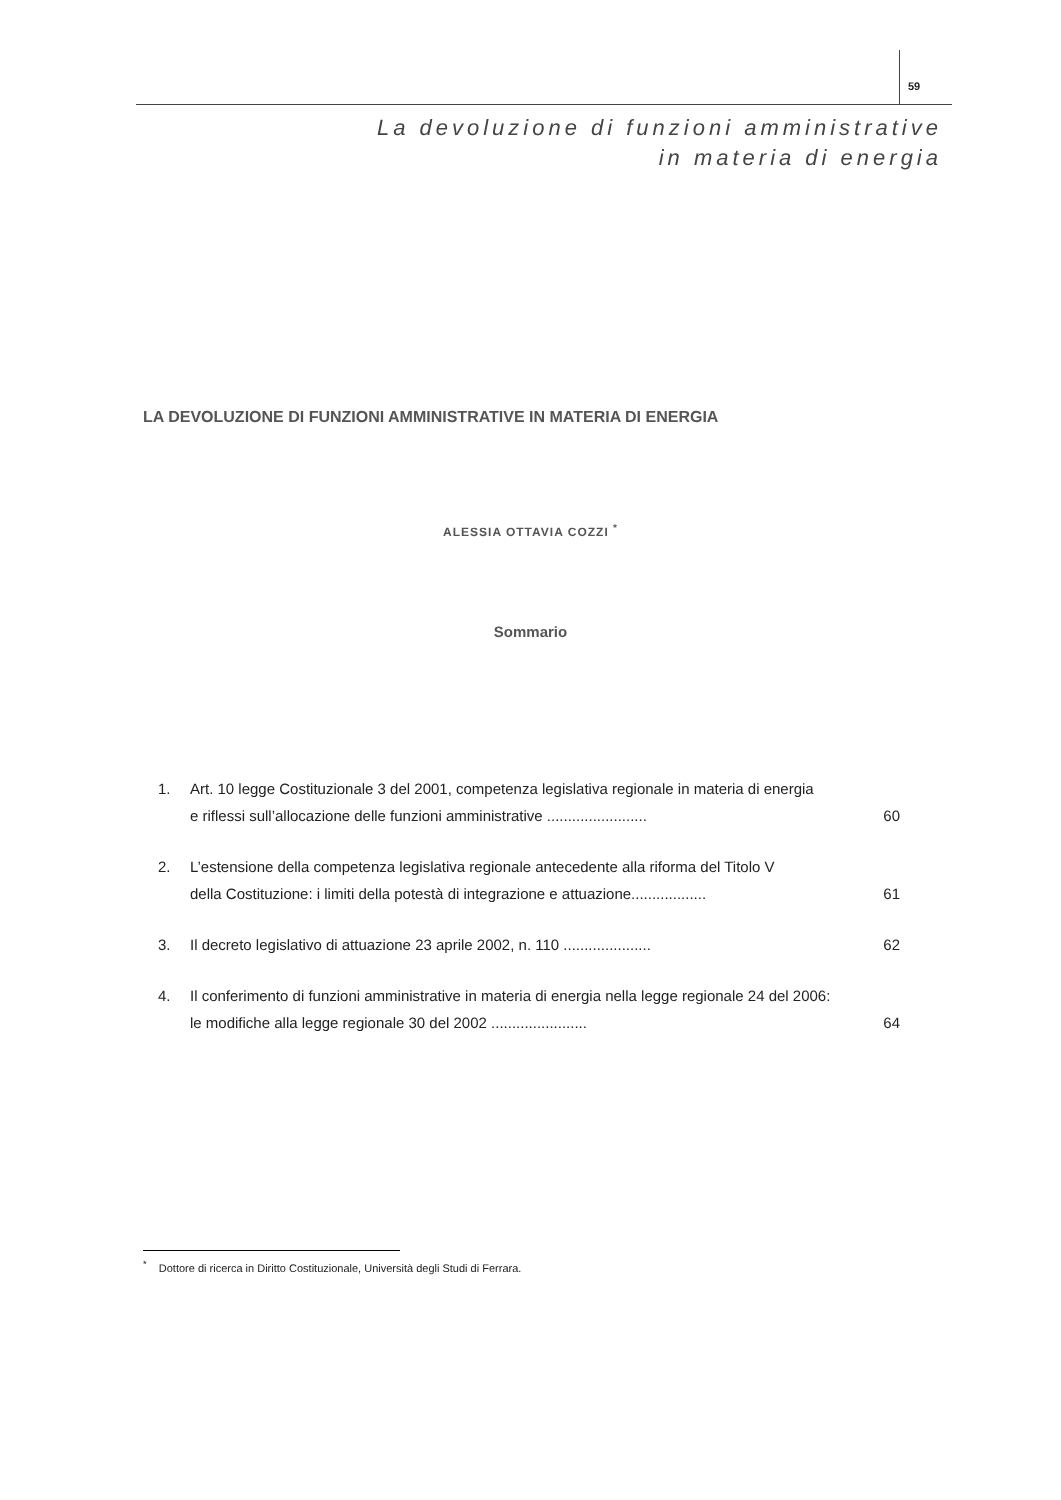59
La devoluzione di funzioni amministrative
in materia di energia
LA DEVOLUZIONE DI FUNZIONI AMMINISTRATIVE IN MATERIA DI ENERGIA
ALESSIA OTTAVIA COZZI <sup>*</sup>
Sommario
1. Art. 10 legge Costituzionale 3 del 2001, competenza legislativa regionale in materia di energia
e riflessi sull’allocazione delle funzioni amministrative ........................ 60
2. L’estensione della competenza legislativa regionale antecedente alla riforma del Titolo V
della Costituzione: i limiti della potestà di integrazione e attuazione.................. 61
3. Il decreto legislativo di attuazione 23 aprile 2002, n. 110 ..................... 62
4. Il conferimento di funzioni amministrative in materia di energia nella legge regionale 24 del 2006:
le modifiche alla legge regionale 30 del 2002 ....................... 64
<sup>*</sup> Dottore di ricerca in Diritto Costituzionale, Università degli Studi di Ferrara.